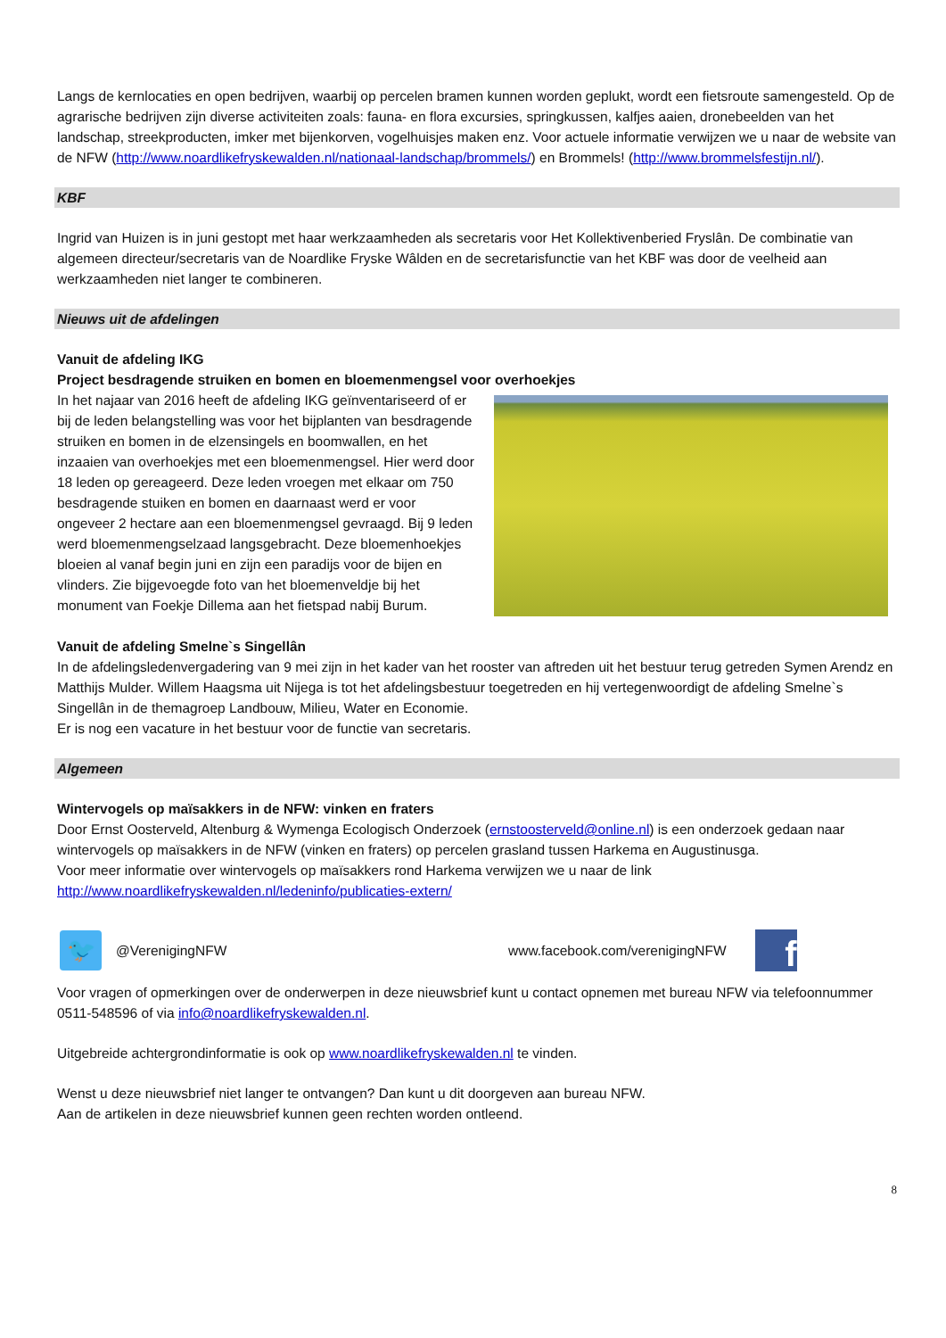Langs de kernlocaties en open bedrijven, waarbij op percelen bramen kunnen worden geplukt, wordt een fietsroute samengesteld. Op de agrarische bedrijven zijn diverse activiteiten zoals: fauna- en flora excursies, springkussen, kalfjes aaien, dronebeelden van het landschap, streekproducten, imker met bijenkorven, vogelhuisjes maken enz. Voor actuele informatie verwijzen we u naar de website van de NFW (http://www.noardlikefryskewalden.nl/nationaal-landschap/brommels/) en Brommels! (http://www.brommelsfestijn.nl/).
KBF
Ingrid van Huizen is in juni gestopt met haar werkzaamheden als secretaris voor Het Kollektivenberied Fryslân. De combinatie van algemeen directeur/secretaris van de Noardlike Fryske Wâlden en de secretarisfunctie van het KBF was door de veelheid aan werkzaamheden niet langer te combineren.
Nieuws uit de afdelingen
Vanuit de afdeling IKG
Project besdragende struiken en bomen en bloemenmengsel voor overhoekjes
In het najaar van 2016 heeft de afdeling IKG geïnventariseerd of er bij de leden belangstelling was voor het bijplanten van besdragende struiken en bomen in de elzensingels en boomwallen, en het inzaaien van overhoekjes met een bloemenmengsel. Hier werd door 18 leden op gereageerd. Deze leden vroegen met elkaar om 750 besdragende stuiken en bomen en daarnaast werd er voor ongeveer 2 hectare aan een bloemenmengsel gevraagd. Bij 9 leden werd bloemenmengselzaad langsgebracht. Deze bloemenhoekjes bloeien al vanaf begin juni en zijn een paradijs voor de bijen en vlinders. Zie bijgevoegde foto van het bloemenveldje bij het monument van Foekje Dillema aan het fietspad nabij Burum.
Vanuit de afdeling Smelne`s Singellân
In de afdelingsledenvergadering van 9 mei zijn in het kader van het rooster van aftreden uit het bestuur terug getreden Symen Arendz en Matthijs Mulder. Willem Haagsma uit Nijega is tot het afdelingsbestuur toegetreden en hij vertegenwoordigt de afdeling Smelne`s Singellân in de themagroep Landbouw, Milieu, Water en Economie.
Er is nog een vacature in het bestuur voor de functie van secretaris.
Algemeen
Wintervogels op maïsakkers in de NFW: vinken en fraters
Door Ernst Oosterveld, Altenburg & Wymenga Ecologisch Onderzoek (ernstoosterveld@online.nl) is een onderzoek gedaan naar wintervogels op maïsakkers in de NFW (vinken en fraters) op percelen grasland tussen Harkema en Augustinusga.
Voor meer informatie over wintervogels op maïsakkers rond Harkema verwijzen we u naar de link
http://www.noardlikefryskewalden.nl/ledeninfo/publicaties-extern/
🐦
@VerenigingNFW www.facebook.com/verenigingNFW
f
Voor vragen of opmerkingen over de onderwerpen in deze nieuwsbrief kunt u contact opnemen met bureau NFW via telefoonnummer 0511-548596 of via info@noardlikefryskewalden.nl.
Uitgebreide achtergrondinformatie is ook op www.noardlikefryskewalden.nl te vinden.
Wenst u deze nieuwsbrief niet langer te ontvangen? Dan kunt u dit doorgeven aan bureau NFW.
Aan de artikelen in deze nieuwsbrief kunnen geen rechten worden ontleend.
8